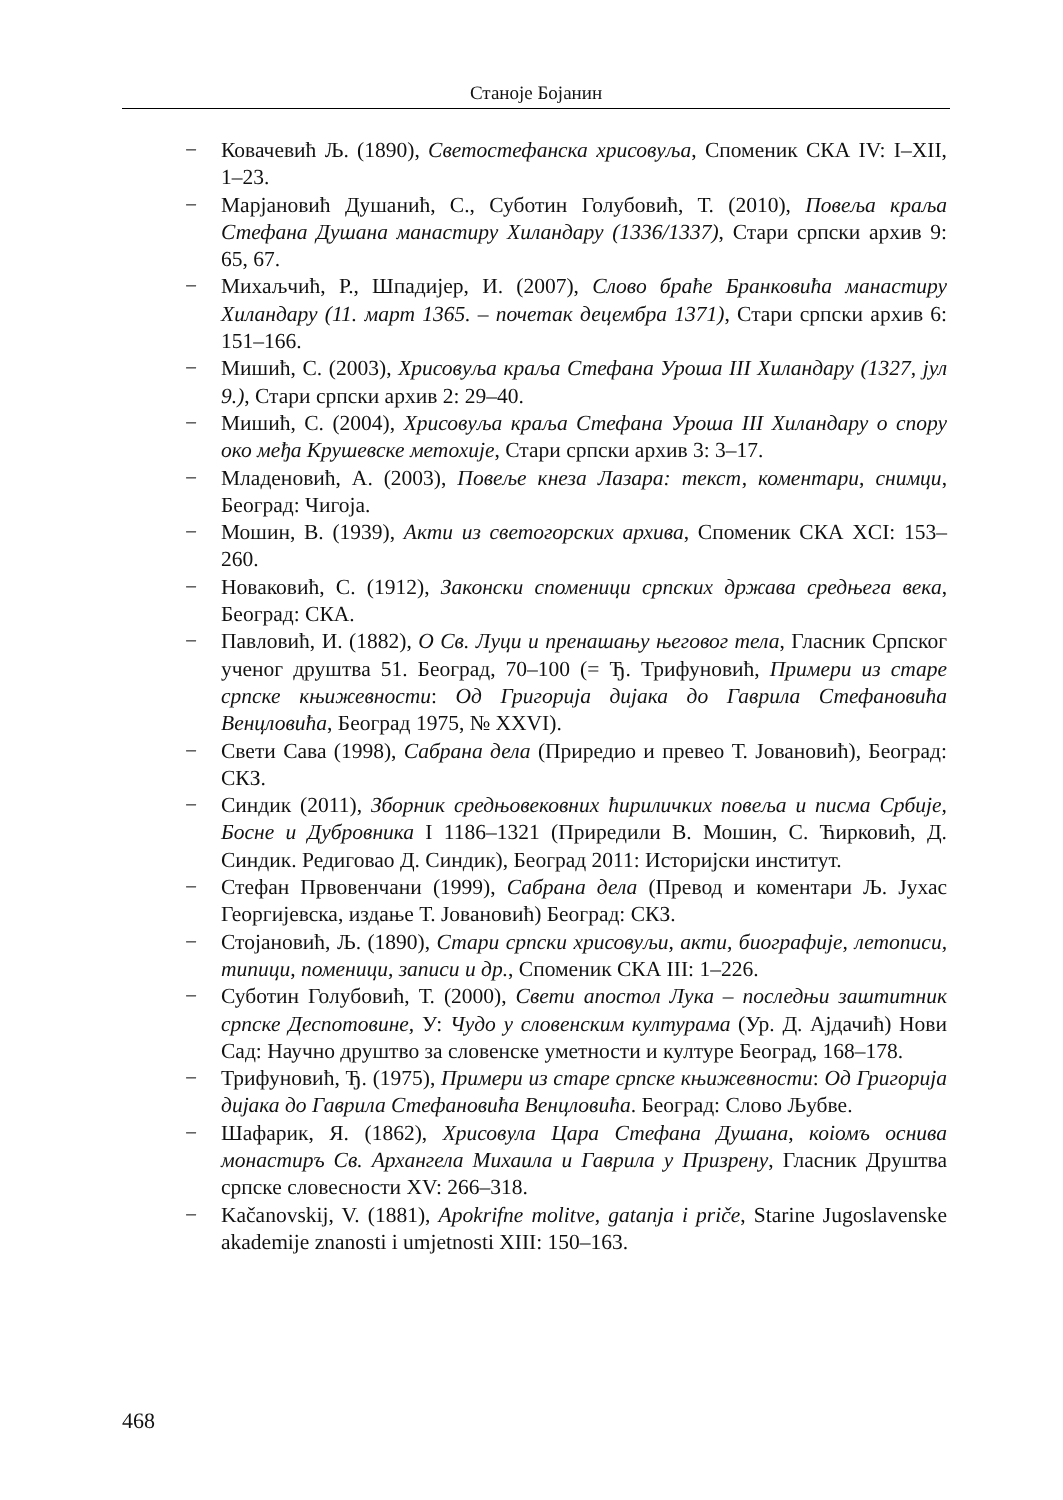Станоје Бојанин
− Ковачевић Љ. (1890), Светостефанска хрисовуља, Споменик СКА IV: I–XII, 1–23.
− Марјановић Душанић, С., Суботин Голубовић, Т. (2010), Повеља краља Стефана Душана манастиру Хиландару (1336/1337), Стари српски архив 9: 65, 67.
− Михаљчић, Р., Шпадијер, И. (2007), Слово браће Бранковића манастиру Хиландару (11. март 1365. – почетак децембра 1371), Стари српски архив 6: 151–166.
− Мишић, С. (2003), Хрисовуља краља Стефана Уроша III Хиландару (1327, јул 9.), Стари српски архив 2: 29–40.
− Мишић, С. (2004), Хрисовуља краља Стефана Уроша III Хиландару о спору око међа Крушевске метохије, Стари српски архив 3: 3–17.
− Младеновић, А. (2003), Повеље кнеза Лазара: текст, коментари, снимци, Београд: Чигоја.
− Мошин, В. (1939), Акти из светогорских архива, Споменик СКА XCI: 153–260.
− Новаковић, С. (1912), Законски споменици српских држава средњега века, Београд: СКА.
− Павловић, И. (1882), О Св. Луци и пренашању његовог тела, Гласник Српског ученог друштва 51. Београд, 70–100 (= Ђ. Трифуновић, Примери из старе српске књижевности: Од Григорија дијака до Гаврила Стефановића Венцловића, Београд 1975, № XXVI).
− Свети Сава (1998), Сабрана дела (Приредио и превео Т. Јовановић), Београд: СКЗ.
− Синдик (2011), Зборник средњовековних ћириличких повеља и писма Србије, Босне и Дубровника I 1186–1321 (Приредили В. Мошин, С. Ћирковић, Д. Синдик. Редиговао Д. Синдик), Београд 2011: Историјски институт.
− Стефан Првовенчани (1999), Сабрана дела (Превод и коментари Љ. Јухас Георгијевска, издање Т. Јовановић) Београд: СКЗ.
− Стојановић, Љ. (1890), Стари српски хрисовуљи, акти, биографије, летописи, типици, поменици, записи и др., Споменик СКА III: 1–226.
− Суботин Голубовић, Т. (2000), Свети апостол Лука – последњи заштитник српске Деспотовине, У: Чудо у словенским културама (Ур. Д. Ајдачић) Нови Сад: Научно друштво за словенске уметности и културе Београд, 168–178.
− Трифуновић, Ђ. (1975), Примери из старе српске књижевности: Од Григорија дијака до Гаврила Стефановића Венцловића. Београд: Слово Љубве.
− Шафарик, Я. (1862), Хрисовула Цара Стефана Душана, коіомъ оснива монастиръ Св. Архангела Михаила и Гаврила у Призрену, Гласник Друштва српске словесности XV: 266–318.
− Kačanovskij, V. (1881), Apokrifne molitve, gatanja i priče, Starine Jugoslavenske akademije znanosti i umjetnosti XIII: 150–163.
468